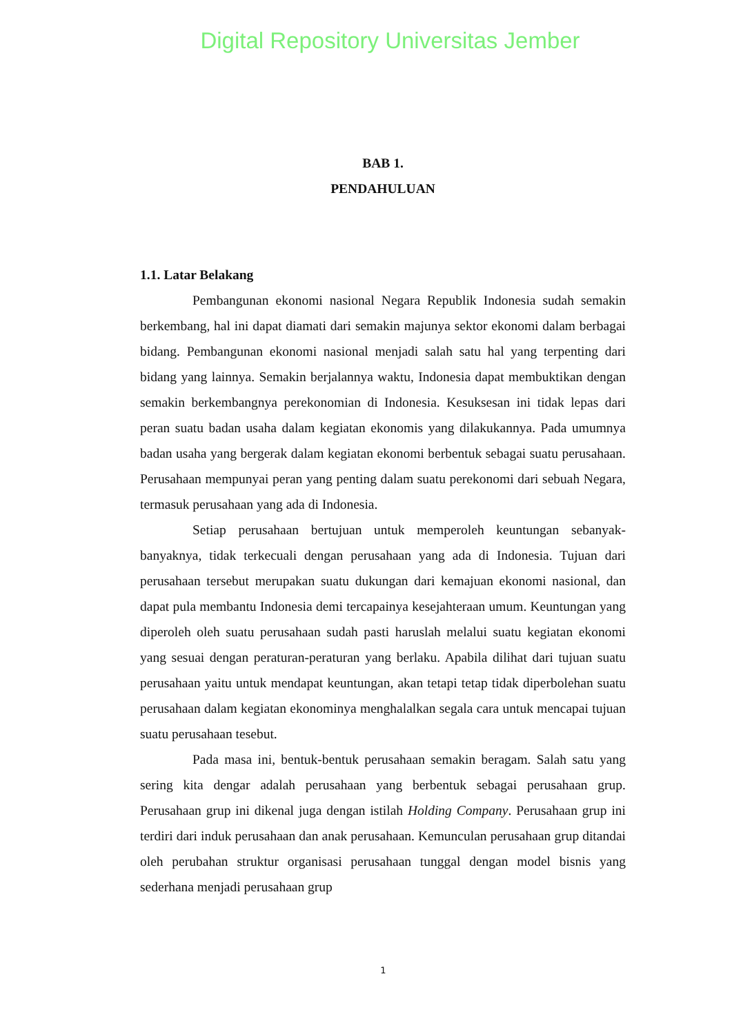Digital Repository Universitas Jember
BAB 1.
PENDAHULUAN
1.1. Latar Belakang
Pembangunan ekonomi nasional Negara Republik Indonesia sudah semakin berkembang, hal ini dapat diamati dari semakin majunya sektor ekonomi dalam berbagai bidang. Pembangunan ekonomi nasional menjadi salah satu hal yang terpenting dari bidang yang lainnya. Semakin berjalannya waktu, Indonesia dapat membuktikan dengan semakin berkembangnya perekonomian di Indonesia. Kesuksesan ini tidak lepas dari peran suatu badan usaha dalam kegiatan ekonomis yang dilakukannya. Pada umumnya badan usaha yang bergerak dalam kegiatan ekonomi berbentuk sebagai suatu perusahaan. Perusahaan mempunyai peran yang penting dalam suatu perekonomi dari sebuah Negara, termasuk perusahaan yang ada di Indonesia.
Setiap perusahaan bertujuan untuk memperoleh keuntungan sebanyak-banyaknya, tidak terkecuali dengan perusahaan yang ada di Indonesia. Tujuan dari perusahaan tersebut merupakan suatu dukungan dari kemajuan ekonomi nasional, dan dapat pula membantu Indonesia demi tercapainya kesejahteraan umum. Keuntungan yang diperoleh oleh suatu perusahaan sudah pasti haruslah melalui suatu kegiatan ekonomi yang sesuai dengan peraturan-peraturan yang berlaku. Apabila dilihat dari tujuan suatu perusahaan yaitu untuk mendapat keuntungan, akan tetapi tetap tidak diperbolehan suatu perusahaan dalam kegiatan ekonominya menghalalkan segala cara untuk mencapai tujuan suatu perusahaan tesebut.
Pada masa ini, bentuk-bentuk perusahaan semakin beragam. Salah satu yang sering kita dengar adalah perusahaan yang berbentuk sebagai perusahaan grup. Perusahaan grup ini dikenal juga dengan istilah Holding Company. Perusahaan grup ini terdiri dari induk perusahaan dan anak perusahaan. Kemunculan perusahaan grup ditandai oleh perubahan struktur organisasi perusahaan tunggal dengan model bisnis yang sederhana menjadi perusahaan grup
1